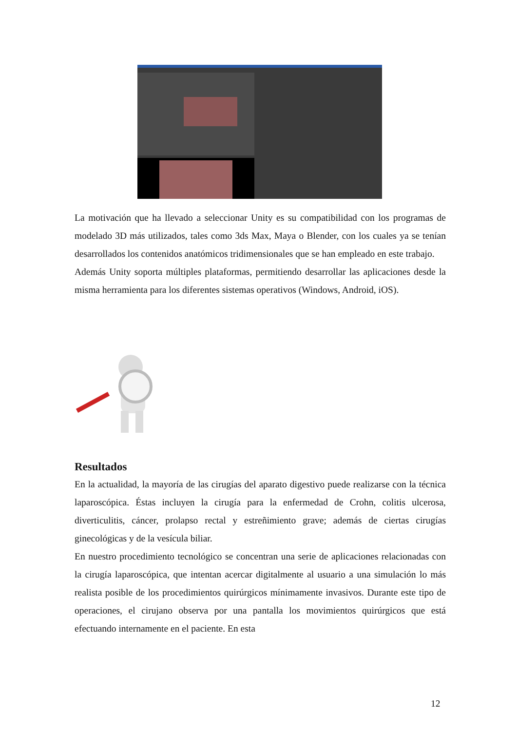La motivación que ha llevado a seleccionar Unity es su compatibilidad con los programas de modelado 3D más utilizados, tales como 3ds Max, Maya o Blender, con los cuales ya se tenían desarrollados los contenidos anatómicos tridimensionales que se han empleado en este trabajo.
Además Unity soporta múltiples plataformas, permitiendo desarrollar las aplicaciones desde la misma herramienta para los diferentes sistemas operativos (Windows, Android, iOS).
Resultados
En la actualidad, la mayoría de las cirugías del aparato digestivo puede realizarse con la técnica laparoscópica. Éstas incluyen la cirugía para la enfermedad de Crohn, colitis ulcerosa, diverticulitis, cáncer, prolapso rectal y estreñimiento grave; además de ciertas cirugías ginecológicas y de la vesícula biliar.
En nuestro procedimiento tecnológico se concentran una serie de aplicaciones relacionadas con la cirugía laparoscópica, que intentan acercar digitalmente al usuario a una simulación lo más realista posible de los procedimientos quirúrgicos mínimamente invasivos. Durante este tipo de operaciones, el cirujano observa por una pantalla los movimientos quirúrgicos que está efectuando internamente en el paciente. En esta
12